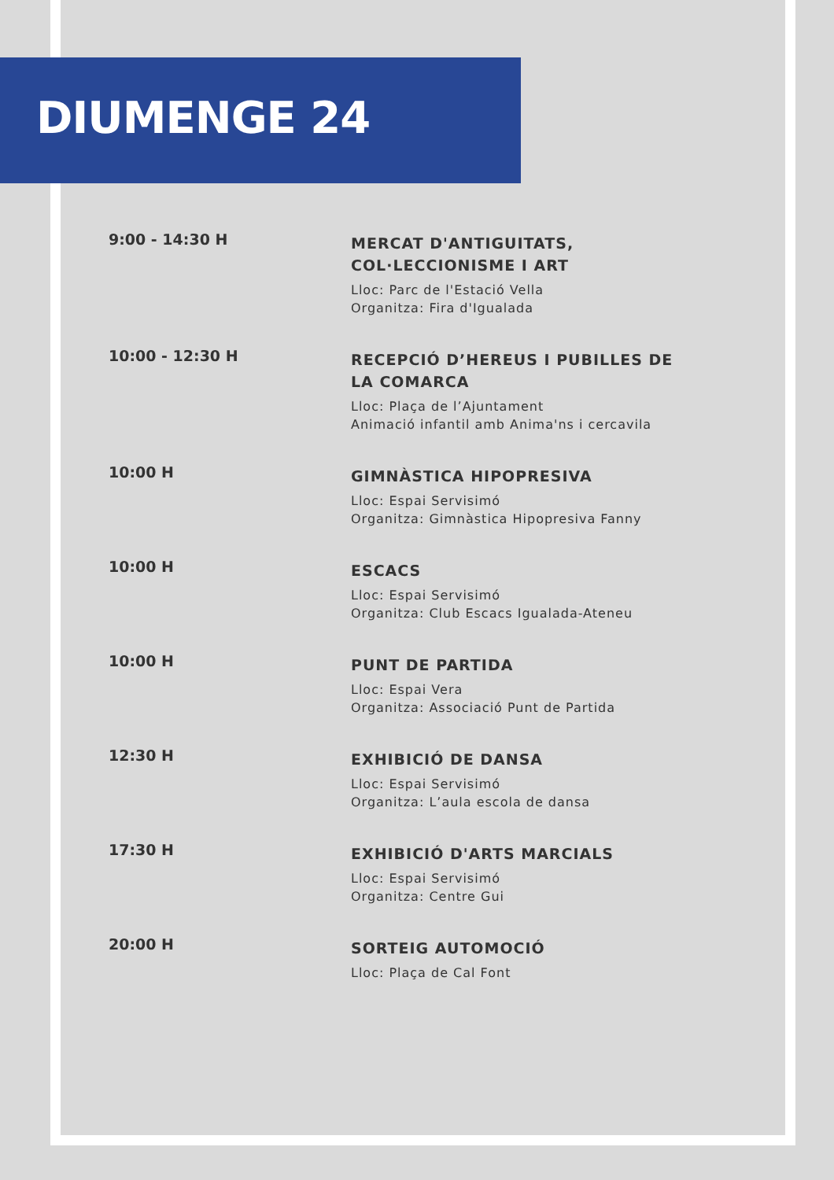DIUMENGE 24
9:00 - 14:30 H
MERCAT D'ANTIGUITATS, COL·LECCIONISME I ART
Lloc: Parc de l'Estació Vella
Organitza: Fira d'Igualada
10:00 - 12:30 H
RECEPCIÓ D’HEREUS I PUBILLES DE LA COMARCA
Lloc: Plaça de l’Ajuntament
Animació infantil amb Anima'ns i cercavila
10:00 H
GIMNÀSTICA HIPOPRESIVA
Lloc: Espai Servisimó
Organitza: Gimnàstica Hipopresiva Fanny
10:00 H
ESCACS
Lloc: Espai Servisimó
Organitza: Club Escacs Igualada-Ateneu
10:00 H
PUNT DE PARTIDA
Lloc: Espai Vera
Organitza: Associació Punt de Partida
12:30 H
EXHIBICIÓ DE DANSA
Lloc: Espai Servisimó
Organitza: L’aula escola de dansa
17:30 H
EXHIBICIÓ D'ARTS MARCIALS
Lloc: Espai Servisimó
Organitza: Centre Gui
20:00 H
SORTEIG AUTOMOCIÓ
Lloc: Plaça de Cal Font